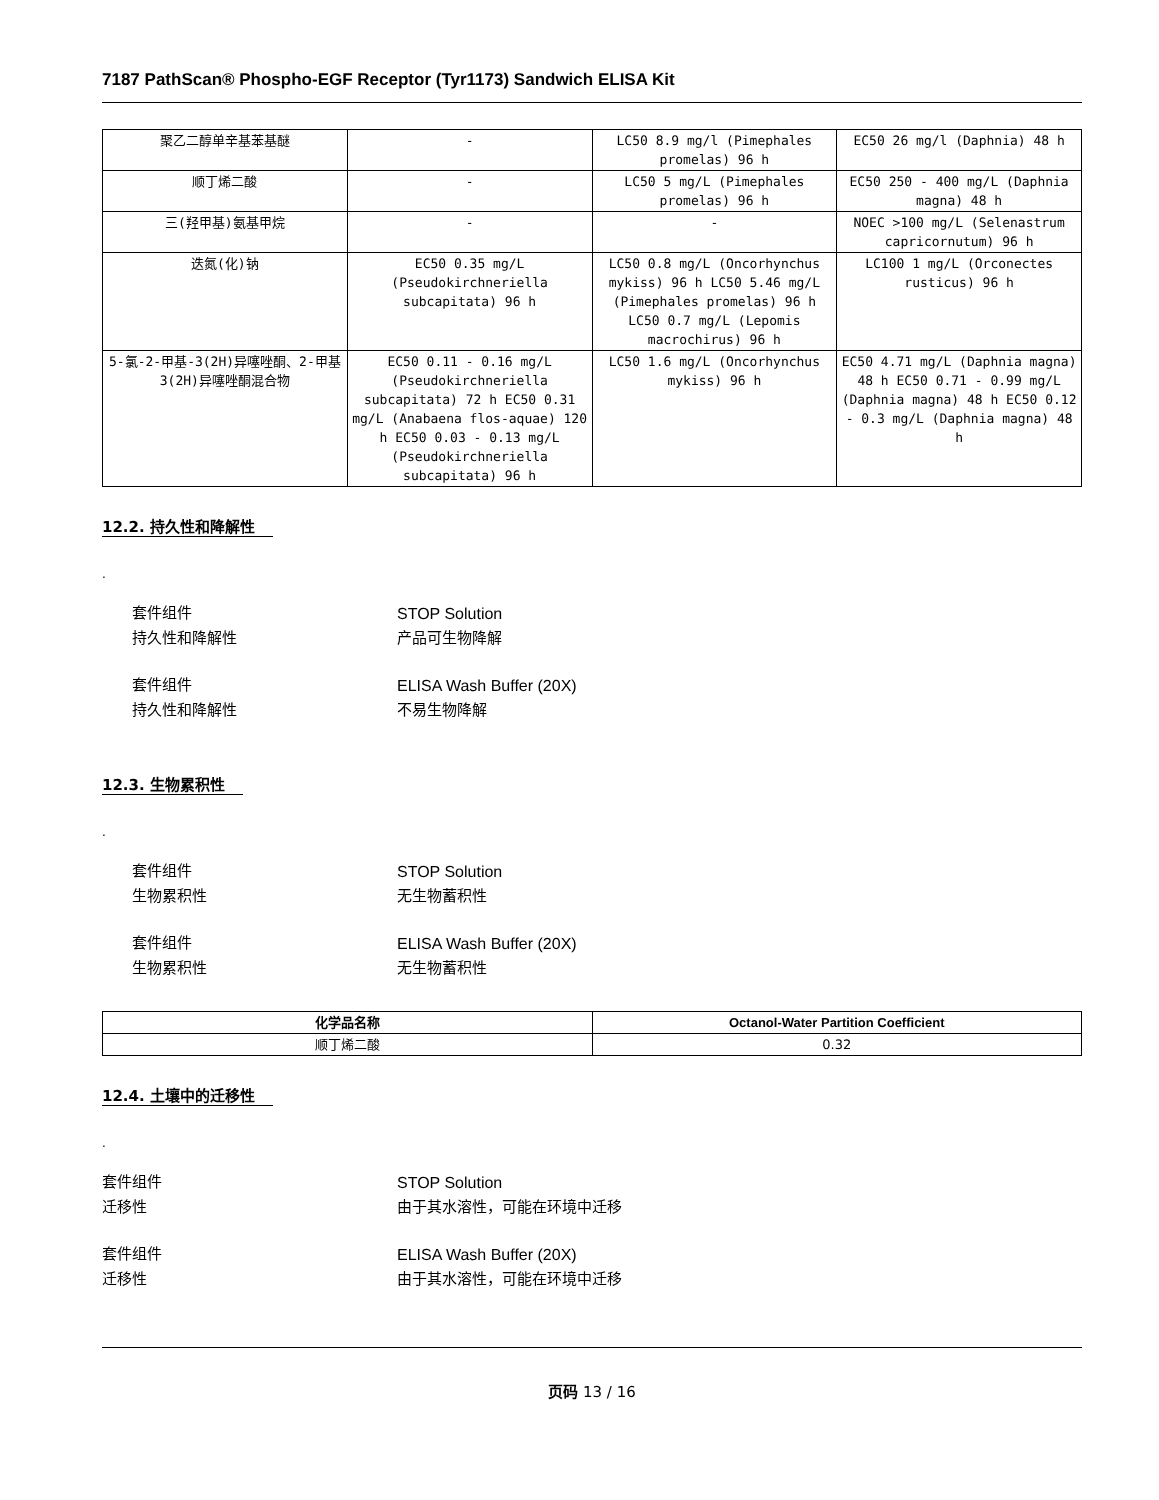7187 PathScan® Phospho-EGF Receptor (Tyr1173) Sandwich ELISA Kit
| 聚乙二醇单辛基苯基醚 | - | LC50 8.9 mg/l (Pimephales promelas) 96 h | EC50 26 mg/l (Daphnia) 48 h |
| 顺丁烯二酸 | - | LC50 5 mg/L (Pimephales promelas) 96 h | EC50 250 - 400 mg/L (Daphnia magna) 48 h |
| 三(羟甲基)氨基甲烷 | - | - | NOEC >100 mg/L (Selenastrum capricornutum) 96 h |
| 迭氮(化)钠 | EC50 0.35 mg/L (Pseudokirchneriella subcapitata) 96 h | LC50 0.8 mg/L (Oncorhynchus mykiss) 96 h LC50 5.46 mg/L (Pimephales promelas) 96 h LC50 0.7 mg/L (Lepomis macrochirus) 96 h | LC100 1 mg/L (Orconectes rusticus) 96 h |
| 5-氯-2-甲基-3(2H)异噻唑酮、2-甲基3(2H)异噻唑酮混合物 | EC50 0.11 - 0.16 mg/L (Pseudokirchneriella subcapitata) 72 h EC50 0.31 mg/L (Anabaena flos-aquae) 120 h EC50 0.03 - 0.13 mg/L (Pseudokirchneriella subcapitata) 96 h | LC50 1.6 mg/L (Oncorhynchus mykiss) 96 h | EC50 4.71 mg/L (Daphnia magna) 48 h EC50 0.71 - 0.99 mg/L (Daphnia magna) 48 h EC50 0.12 - 0.3 mg/L (Daphnia magna) 48 h |
12.2. 持久性和降解性
.
套件组件 STOP Solution
持久性和降解性 产品可生物降解
套件组件 ELISA Wash Buffer (20X)
持久性和降解性 不易生物降解
12.3. 生物累积性
.
套件组件 STOP Solution
生物累积性 无生物蓄积性
套件组件 ELISA Wash Buffer (20X)
生物累积性 无生物蓄积性
| 化学品名称 | Octanol-Water Partition Coefficient |
| --- | --- |
| 顺丁烯二酸 | 0.32 |
12.4. 土壤中的迁移性
.
套件组件 STOP Solution
迁移性 由于其水溶性，可能在环境中迁移
套件组件 ELISA Wash Buffer (20X)
迁移性 由于其水溶性，可能在环境中迁移
页码 13 / 16